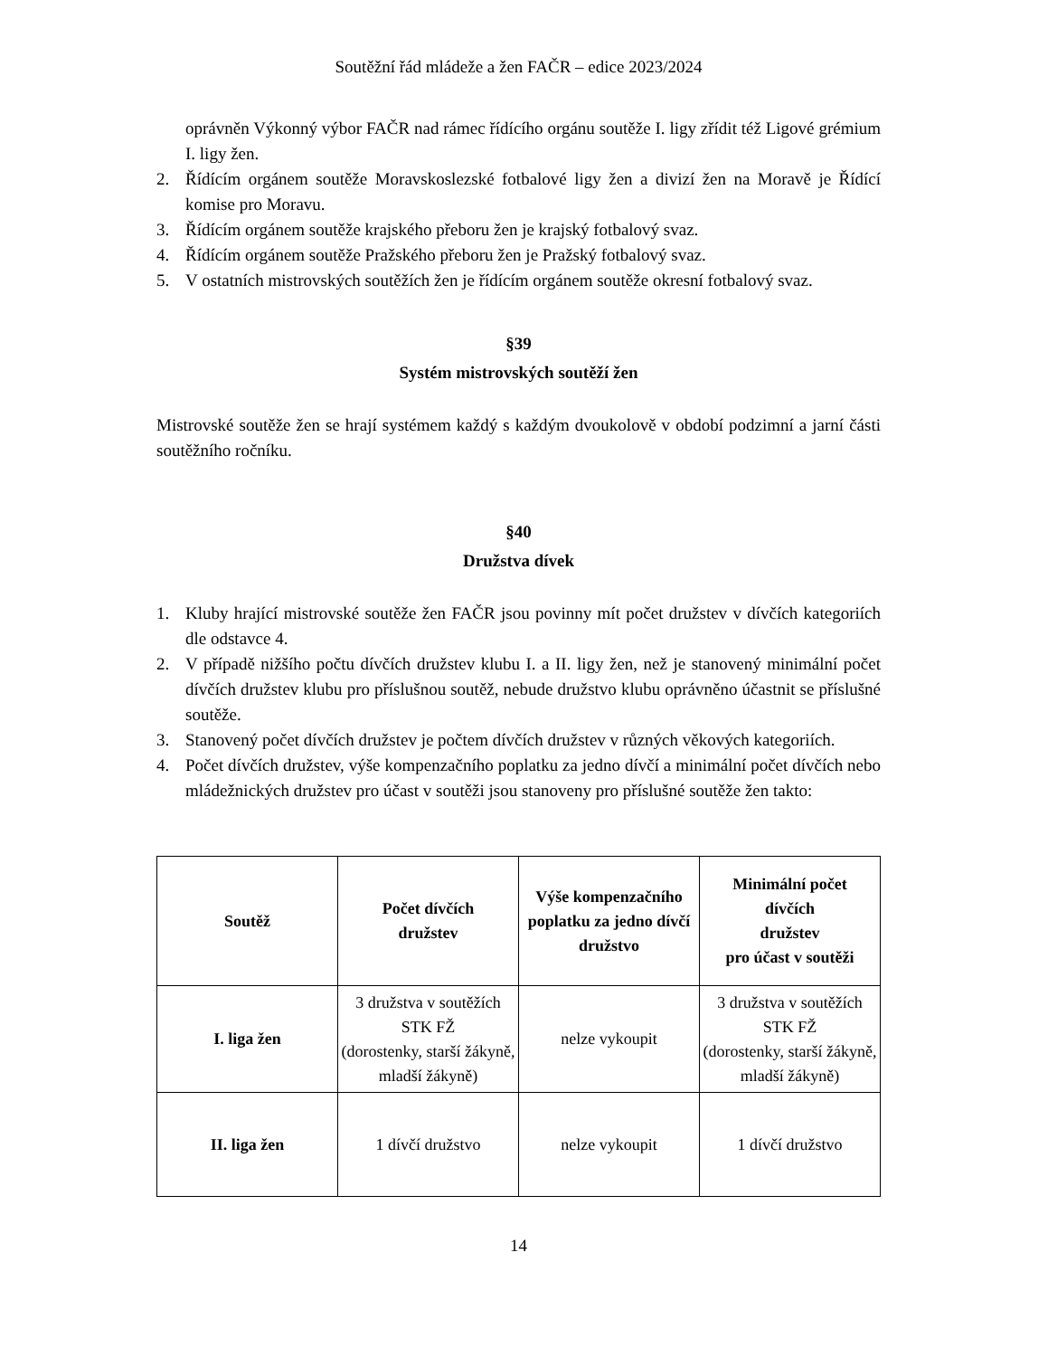Soutěžní řád mládeže a žen FAČR – edice 2023/2024
oprávněn Výkonný výbor FAČR nad rámec řídícího orgánu soutěže I. ligy zřídit též Ligové grémium I. ligy žen.
2. Řídícím orgánem soutěže Moravskoslezské fotbalové ligy žen a divizí žen na Moravě je Řídící komise pro Moravu.
3. Řídícím orgánem soutěže krajského přeboru žen je krajský fotbalový svaz.
4. Řídícím orgánem soutěže Pražského přeboru žen je Pražský fotbalový svaz.
5. V ostatních mistrovských soutěžích žen je řídícím orgánem soutěže okresní fotbalový svaz.
§39
Systém mistrovských soutěží žen
Mistrovské soutěže žen se hrají systémem každý s každým dvoukolově v období podzimní a jarní části soutěžního ročníku.
§40
Družstva dívek
1. Kluby hrající mistrovské soutěže žen FAČR jsou povinny mít počet družstev v dívčích kategoriích dle odstavce 4.
2. V případě nižšího počtu dívčích družstev klubu I. a II. ligy žen, než je stanovený minimální počet dívčích družstev klubu pro příslušnou soutěž, nebude družstvo klubu oprávněno účastnit se příslušné soutěže.
3. Stanovený počet dívčích družstev je počtem dívčích družstev v různých věkových kategoriích.
4. Počet dívčích družstev, výše kompenzačního poplatku za jedno dívčí a minimální počet dívčích nebo mládežnických družstev pro účast v soutěži jsou stanoveny pro příslušné soutěže žen takto:
| Soutěž | Počet dívčích družstev | Výše kompenzačního poplatku za jedno dívčí družstvo | Minimální počet dívčích družstev pro účast v soutěži |
| --- | --- | --- | --- |
| I. liga žen | 3 družstva v soutěžích STK FŽ (dorostenky, starší žákyně, mladší žákyně) | nelze vykoupit | 3 družstva v soutěžích STK FŽ (dorostenky, starší žákyně, mladší žákyně) |
| II. liga žen | 1 dívčí družstvo | nelze vykoupit | 1 dívčí družstvo |
14